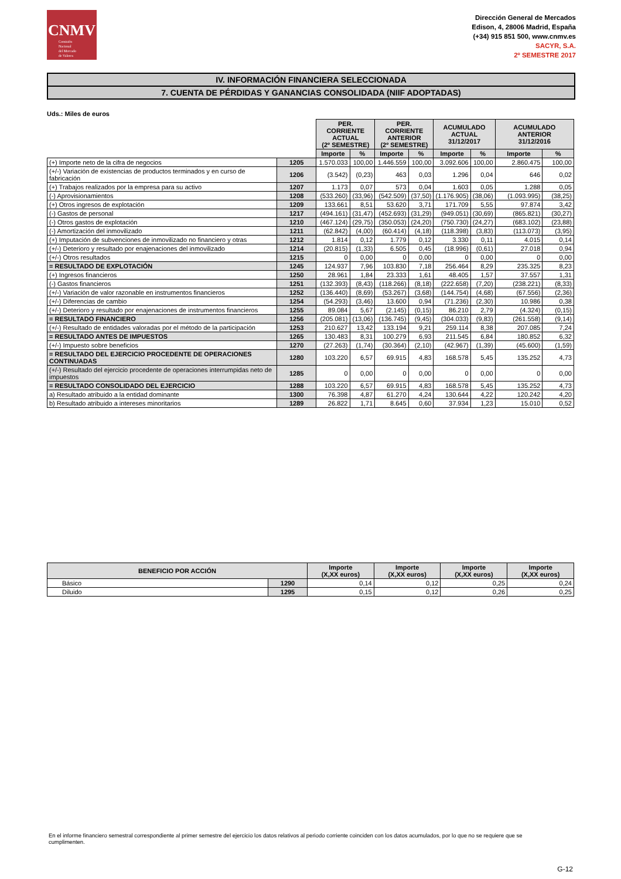CNMV
Comisión
Nacional
del Mercado
de Valores
Dirección General de Mercados
Edison, 4, 28006 Madrid, España
(+34) 915 851 500, www.cnmv.es
SACYR, S.A.
2º SEMESTRE 2017
IV. INFORMACIÓN FINANCIERA SELECCIONADA
7. CUENTA DE PÉRDIDAS Y GANANCIAS CONSOLIDADA (NIIF ADOPTADAS)
Uds.: Miles de euros
| | | PER. CORRIENTE ACTUAL (2º SEMESTRE) | | PER. CORRIENTE ANTERIOR (2º SEMESTRE) | | ACUMULADO ACTUAL 31/12/2017 | | ACUMULADO ANTERIOR 31/12/2016 | |
| | | Importe | % | Importe | % | Importe | % | Importe | % |
| (+) Importe neto de la cifra de negocios | 1205 | 1.570.033 | 100,00 | 1.446.559 | 100,00 | 3.092.606 | 100,00 | 2.860.475 | 100,00 |
| (+/-) Variación de existencias de productos terminados y en curso de fabricación | 1206 | (3.542) | (0,23) | 463 | 0,03 | 1.296 | 0,04 | 646 | 0,02 |
| (+) Trabajos realizados por la empresa para su activo | 1207 | 1.173 | 0,07 | 573 | 0,04 | 1.603 | 0,05 | 1.288 | 0,05 |
| (-) Aprovisionamientos | 1208 | (533.260) | (33,96) | (542.509) | (37,50) | (1.176.905) | (38,06) | (1.093.995) | (38,25) |
| (+) Otros ingresos de explotación | 1209 | 133.661 | 8,51 | 53.620 | 3,71 | 171.709 | 5,55 | 97.874 | 3,42 |
| (-) Gastos de personal | 1217 | (494.161) | (31,47) | (452.693) | (31,29) | (949.051) | (30,69) | (865.821) | (30,27) |
| (-) Otros gastos de explotación | 1210 | (467.124) | (29,75) | (350.053) | (24,20) | (750.730) | (24,27) | (683.102) | (23,88) |
| (-) Amortización del inmovilizado | 1211 | (62.842) | (4,00) | (60.414) | (4,18) | (118.398) | (3,83) | (113.073) | (3,95) |
| (+) Imputación de subvenciones de inmovilizado no financiero y otras | 1212 | 1.814 | 0,12 | 1.779 | 0,12 | 3.330 | 0,11 | 4.015 | 0,14 |
| (+/-) Deterioro y resultado por enajenaciones del inmovilizado | 1214 | (20.815) | (1,33) | 6.505 | 0,45 | (18.996) | (0,61) | 27.018 | 0,94 |
| (+/-) Otros resultados | 1215 | 0 | 0,00 | 0 | 0,00 | 0 | 0,00 | 0 | 0,00 |
| = RESULTADO DE EXPLOTACIÓN | 1245 | 124.937 | 7,96 | 103.830 | 7,18 | 256.464 | 8,29 | 235.325 | 8,23 |
| (+) Ingresos financieros | 1250 | 28.961 | 1,84 | 23.333 | 1,61 | 48.405 | 1,57 | 37.557 | 1,31 |
| (-) Gastos financieros | 1251 | (132.393) | (8,43) | (118.266) | (8,18) | (222.658) | (7,20) | (238.221) | (8,33) |
| (+/-) Variación de valor razonable en instrumentos financieros | 1252 | (136.440) | (8,69) | (53.267) | (3,68) | (144.754) | (4,68) | (67.556) | (2,36) |
| (+/-) Diferencias de cambio | 1254 | (54.293) | (3,46) | 13.600 | 0,94 | (71.236) | (2,30) | 10.986 | 0,38 |
| (+/-) Deterioro y resultado por enajenaciones de instrumentos financieros | 1255 | 89.084 | 5,67 | (2.145) | (0,15) | 86.210 | 2,79 | (4.324) | (0,15) |
| = RESULTADO FINANCIERO | 1256 | (205.081) | (13,06) | (136.745) | (9,45) | (304.033) | (9,83) | (261.558) | (9,14) |
| (+/-) Resultado de entidades valoradas por el método de la participación | 1253 | 210.627 | 13,42 | 133.194 | 9,21 | 259.114 | 8,38 | 207.085 | 7,24 |
| = RESULTADO ANTES DE IMPUESTOS | 1265 | 130.483 | 8,31 | 100.279 | 6,93 | 211.545 | 6,84 | 180.852 | 6,32 |
| (+/-) Impuesto sobre beneficios | 1270 | (27.263) | (1,74) | (30.364) | (2,10) | (42.967) | (1,39) | (45.600) | (1,59) |
| = RESULTADO DEL EJERCICIO PROCEDENTE DE OPERACIONES CONTINUADAS | 1280 | 103.220 | 6,57 | 69.915 | 4,83 | 168.578 | 5,45 | 135.252 | 4,73 |
| (+/-) Resultado del ejercicio procedente de operaciones interrumpidas neto de impuestos | 1285 | 0 | 0,00 | 0 | 0,00 | 0 | 0,00 | 0 | 0,00 |
| = RESULTADO CONSOLIDADO DEL EJERCICIO | 1288 | 103.220 | 6,57 | 69.915 | 4,83 | 168.578 | 5,45 | 135.252 | 4,73 |
| a) Resultado atribuido a la entidad dominante | 1300 | 76.398 | 4,87 | 61.270 | 4,24 | 130.644 | 4,22 | 120.242 | 4,20 |
| b) Resultado atribuido a intereses minoritarios | 1289 | 26.822 | 1,71 | 8.645 | 0,60 | 37.934 | 1,23 | 15.010 | 0,52 |
| BENEFICIO POR ACCIÓN | | Importe (X,XX euros) | Importe (X,XX euros) | Importe (X,XX euros) | Importe (X,XX euros) |
| --- | --- | --- | --- | --- | --- |
| Básico | 1290 | 0,14 | 0,12 | 0,25 | 0,24 |
| Diluido | 1295 | 0,15 | 0,12 | 0,26 | 0,25 |
En el informe financiero semestral correspondiente al primer semestre del ejercicio los datos relativos al periodo corriente coinciden con los datos acumulados, por lo que no se requiere que se cumplimenten.
G-12